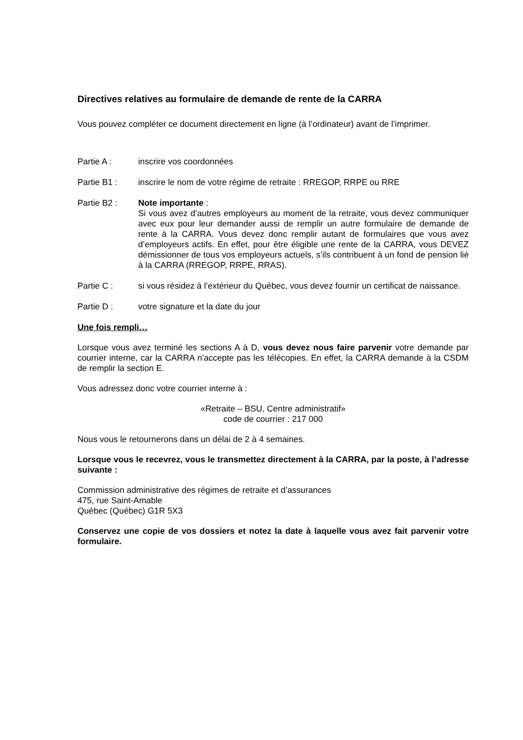Directives relatives au formulaire de demande de rente de la CARRA
Vous pouvez compléter ce document directement en ligne (à l’ordinateur) avant de l’imprimer.
Partie A : inscrire vos coordonnées
Partie B1 : inscrire le nom de votre régime de retraite : RREGOP, RRPE ou RRE
Partie B2 : Note importante :
Si vous avez d’autres employeurs au moment de la retraite, vous devez communiquer avec eux pour leur demander aussi de remplir un autre formulaire de demande de rente à la CARRA. Vous devez donc remplir autant de formulaires que vous avez d’employeurs actifs. En effet, pour être éligible une rente de la CARRA, vous DEVEZ démissionner de tous vos employeurs actuels, s’ils contribuent à un fond de pension lié à la CARRA (RREGOP, RRPE, RRAS).
Partie C : si vous résidez à l’extérieur du Québec, vous devez fournir un certificat de naissance.
Partie D : votre signature et la date du jour
Une fois rempli…
Lorsque vous avez terminé les sections A à D, vous devez nous faire parvenir votre demande par courrier interne, car la CARRA n’accepte pas les télécopies. En effet, la CARRA demande à la CSDM de remplir la section E.
Vous adressez donc votre courrier interne à :
«Retraite – BSU, Centre administratif»
code de courrier : 217 000
Nous vous le retournerons dans un délai de 2 à 4 semaines.
Lorsque vous le recevrez, vous le transmettez directement à la CARRA, par la poste, à l’adresse suivante :
Commission administrative des régimes de retraite et d’assurances
475, rue Saint-Amable
Québec (Québec) G1R 5X3
Conservez une copie de vos dossiers et notez la date à laquelle vous avez fait parvenir votre formulaire.